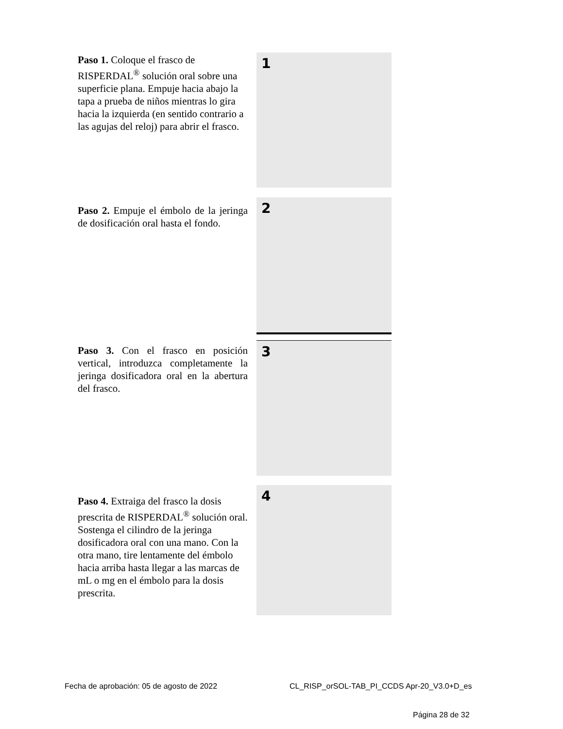Paso 1. Coloque el frasco de RISPERDAL<sup>®</sup> solución oral sobre una superficie plana. Empuje hacia abajo la tapa a prueba de niños mientras lo gira hacia la izquierda (en sentido contrario a las agujas del reloj) para abrir el frasco.
1
Paso 2. Empuje el émbolo de la jeringa de dosificación oral hasta el fondo.
2
Paso 3. Con el frasco en posición vertical, introduzca completamente la jeringa dosificadora oral en la abertura del frasco.
3
Paso 4. Extraiga del frasco la dosis prescrita de RISPERDAL<sup>®</sup> solución oral. Sostenga el cilindro de la jeringa dosificadora oral con una mano. Con la otra mano, tire lentamente del émbolo hacia arriba hasta llegar a las marcas de mL o mg en el émbolo para la dosis prescrita.
4
Fecha de aprobación: 05 de agosto de 2022
CL_RISP_orSOL-TAB_PI_CCDS Apr-20_V3.0+D_es
Página 28 de 32